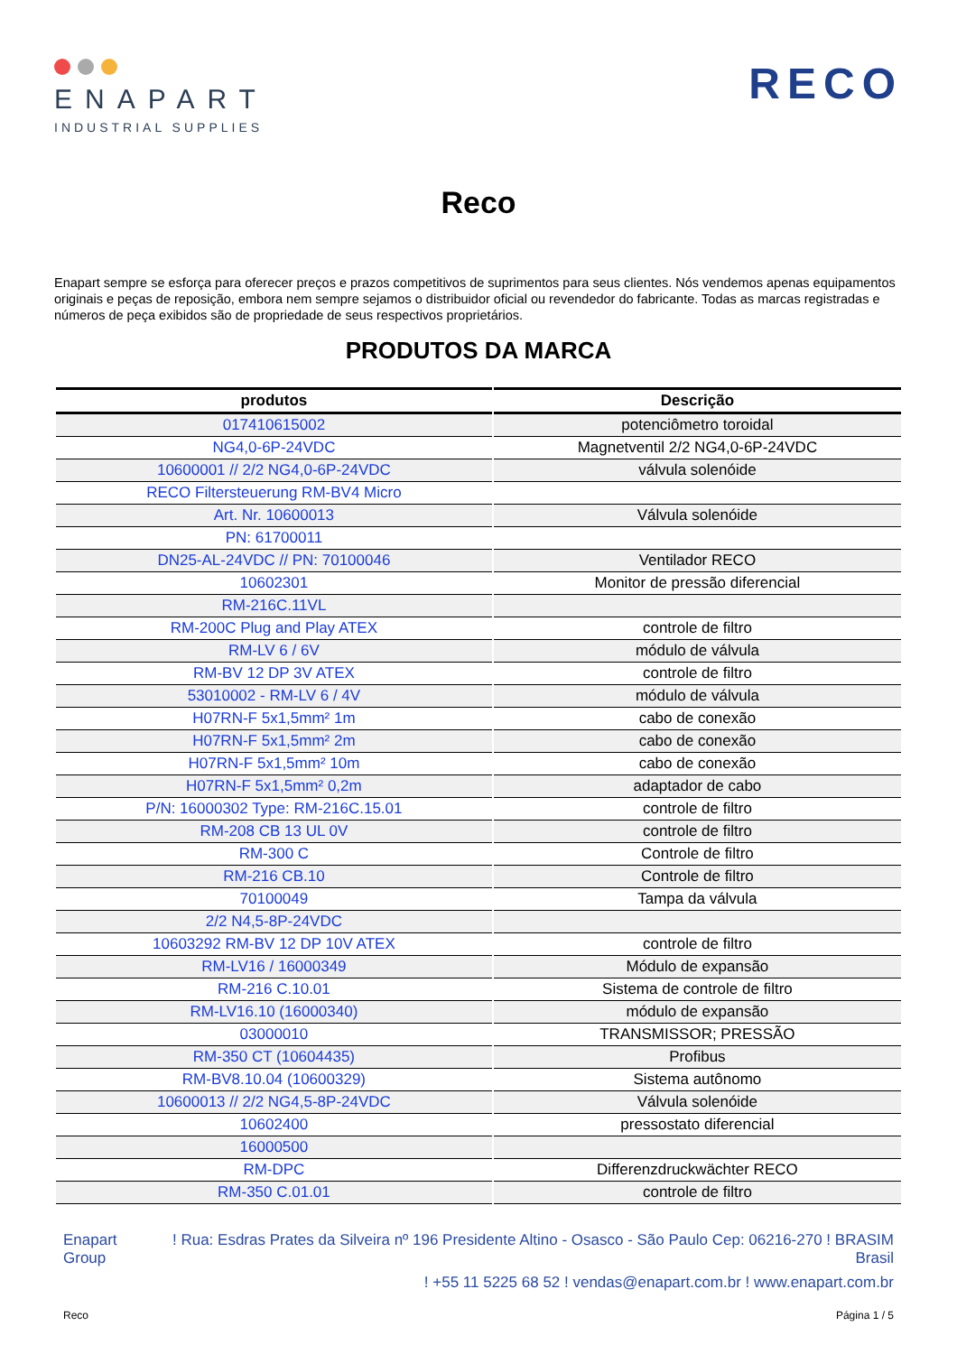ENAPART
INDUSTRIAL SUPPLIES
RECO
Reco
Enapart sempre se esforça para oferecer preços e prazos competitivos de suprimentos para seus clientes. Nós vendemos apenas equipamentos originais e peças de reposição, embora nem sempre sejamos o distribuidor oficial ou revendedor do fabricante. Todas as marcas registradas e números de peça exibidos são de propriedade de seus respectivos proprietários.
PRODUTOS DA MARCA
| produtos | Descrição |
| --- | --- |
| 017410615002 | potenciômetro toroidal |
| NG4,0-6P-24VDC | Magnetventil 2/2 NG4,0-6P-24VDC |
| 10600001 // 2/2 NG4,0-6P-24VDC | válvula solenóide |
| RECO Filtersteuerung RM-BV4 Micro | |
| Art. Nr. 10600013 | Válvula solenóide |
| PN: 61700011 | |
| DN25-AL-24VDC // PN: 70100046 | Ventilador RECO |
| 10602301 | Monitor de pressão diferencial |
| RM-216C.11VL | |
| RM-200C Plug and Play ATEX | controle de filtro |
| RM-LV 6 / 6V | módulo de válvula |
| RM-BV 12 DP 3V ATEX | controle de filtro |
| 53010002 - RM-LV 6 / 4V | módulo de válvula |
| H07RN-F 5x1,5mm² 1m | cabo de conexão |
| H07RN-F 5x1,5mm² 2m | cabo de conexão |
| H07RN-F 5x1,5mm² 10m | cabo de conexão |
| H07RN-F 5x1,5mm² 0,2m | adaptador de cabo |
| P/N: 16000302 Type: RM-216C.15.01 | controle de filtro |
| RM-208 CB 13 UL 0V | controle de filtro |
| RM-300 C | Controle de filtro |
| RM-216 CB.10 | Controle de filtro |
| 70100049 | Tampa da válvula |
| 2/2 N4,5-8P-24VDC | |
| 10603292 RM-BV 12 DP 10V ATEX | controle de filtro |
| RM-LV16 / 16000349 | Módulo de expansão |
| RM-216 C.10.01 | Sistema de controle de filtro |
| RM-LV16.10 (16000340) | módulo de expansão |
| 03000010 | TRANSMISSOR; PRESSÃO |
| RM-350 CT (10604435) | Profibus |
| RM-BV8.10.04 (10600329) | Sistema autônomo |
| 10600013 // 2/2 NG4,5-8P-24VDC | Válvula solenóide |
| 10602400 | pressostato diferencial |
| 16000500 | |
| RM-DPC | Differenzdruckwächter RECO |
| RM-350 C.01.01 | controle de filtro |
Enapart
Group
! Rua: Esdras Prates da Silveira nº 196 Presidente Altino - Osasco - São Paulo Cep: 06216-270 ! BRASIM
Brasil
! +55 11 5225 68 52 ! vendas@enapart.com.br ! www.enapart.com.br
Reco Página 1 / 5